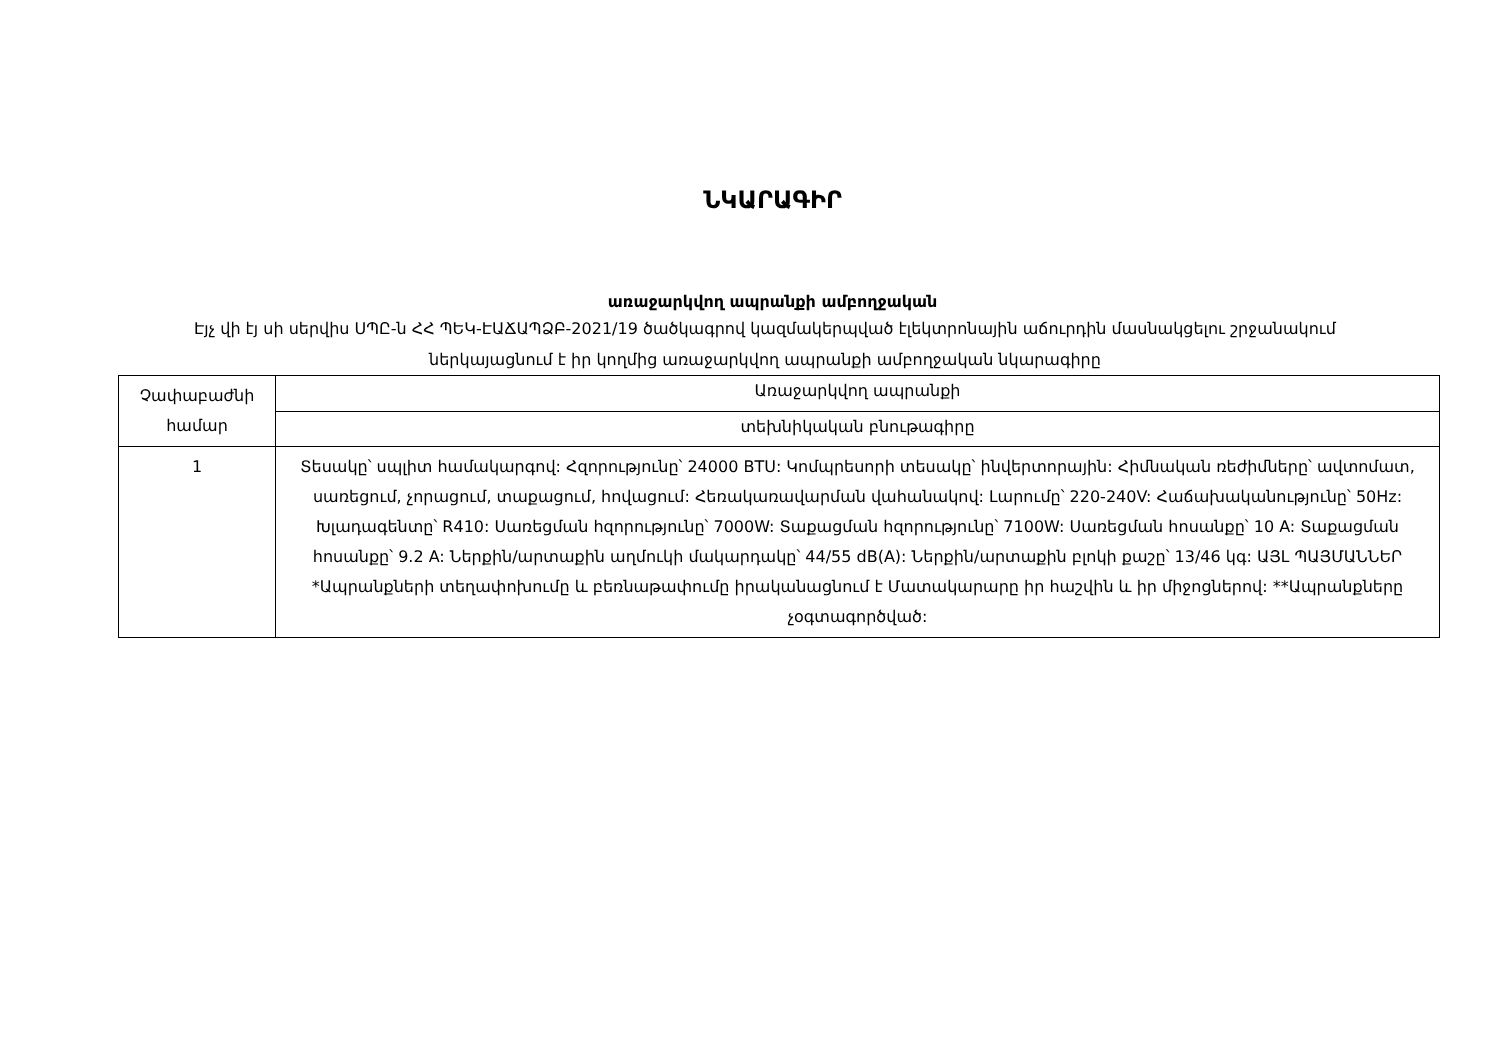ՆԿԱՐԱԳԻՐ
առաջարկվող ապրանքի ամբողջական
Էյչ վի էյ սի սերվիս ՍՊԸ-ն ՀՀ ՊԵԿ-ԷԱՃԱՊՁԲ-2021/19 ծածկագրով կազմակերպված էլեկտրոնային աճուրդին մասնակցելու շրջանակում ներկայացնում է իր կողմից առաջարկվող ապրանքի ամբողջական նկարագիրը
| Չափաբաժնի համար | Առաջարկվող ապրանքի |
| | տեխնիկական բնութագիրը |
| 1 | Տեսակը՝ սպլիտ համակարգով: Հզորությունը՝ 24000 BTU: Կոմպրեսորի տեսակը՝ ինվերտորային: Հիմնական ռեժիմները՝ ավտոմատ, սառեցում, չորացում, տաքացում, հովացում: Հեռակառավարման վահանակով: Լարումը՝ 220-240V: Հաճախականությունը՝ 50Hz: Խլադագենտը՝ R410: Սառեցման հզորությունը՝ 7000W: Տաքացման հզորությունը՝ 7100W: Սառեցման հոսանքը՝ 10 A: Տաքացման հոսանքը՝ 9.2 A: Ներքին/արտաքին աղմուկի մակարդակը՝ 44/55 dB(A): Ներքին/արտաքին բլոկի քաշը՝ 13/46 կգ: ԱՅԼ ՊԱՅՄԱՆՆԵՐ *Ապրանքների տեղափոխումը և բեռնաթափումը իրականացնում է Մատակարարը իր հաշվին և իր միջոցներով: **Ապրանքները չօգտագործված: |